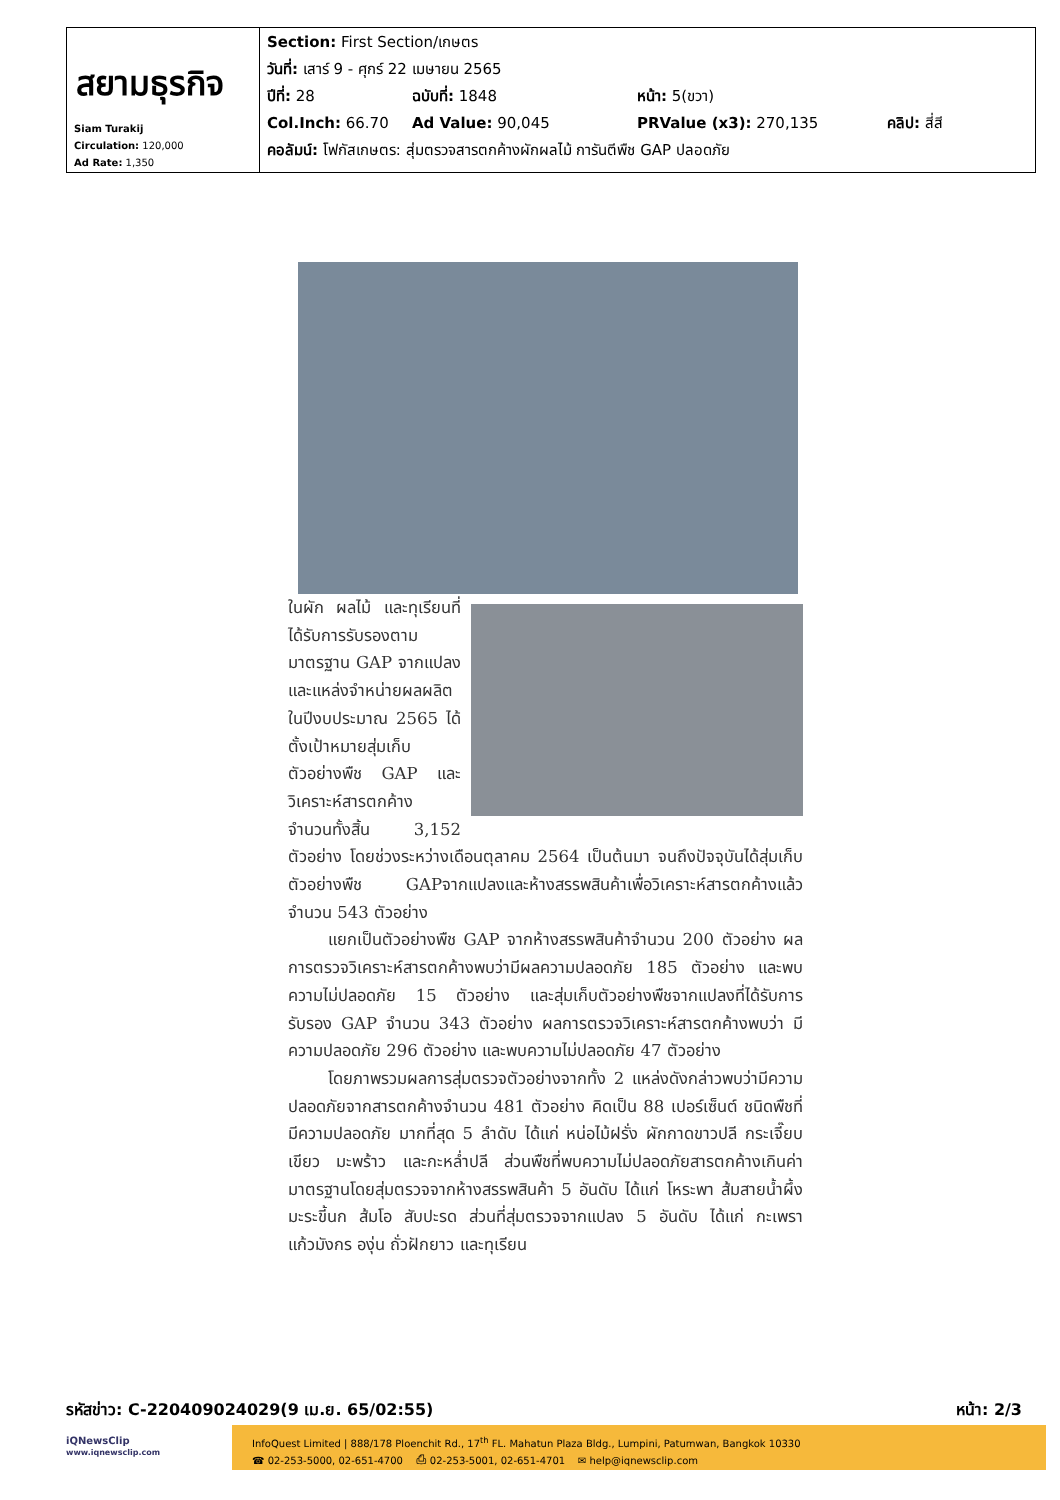| สยามธุรกิจ Siam Turakij Circulation: 120,000 Ad Rate: 1,350 | Section: First Section/เกษตร วันที่: เสาร์ 9 - ศุกร์ 22 เมษายน 2565 ปีที่: 28 ฉบับที่: 1848 หน้า: 5(ขวา) Col.Inch: 66.70 Ad Value: 90,045 PRValue (x3): 270,135 คลิป: สี่สี คอลัมน์: โฟกัสเกษตร: สุ่มตรวจสารตกค้างผักผลไม้ การันตีพืช GAP ปลอดภัย |
ในผัก ผลไม้ และทุเรียนที่ได้รับการรับรองตามมาตรฐาน GAP จากแปลงและแหล่งจำหน่ายผลผลิต ในปีงบประมาณ 2565 ได้ตั้งเป้าหมายสุ่มเก็บตัวอย่างพืช GAP และวิเคราะห์สารตกค้าง จำนวนทั้งสิ้น 3,152 ตัวอย่าง โดยช่วงระหว่างเดือนตุลาคม 2564 เป็นต้นมา จนถึงปัจจุบันได้สุ่มเก็บตัวอย่างพืช GAPจากแปลงและห้างสรรพสินค้าเพื่อวิเคราะห์สารตกค้างแล้วจำนวน 543 ตัวอย่าง
แยกเป็นตัวอย่างพืช GAP จากห้างสรรพสินค้าจำนวน 200 ตัวอย่าง ผลการตรวจวิเคราะห์สารตกค้างพบว่ามีผลความปลอดภัย 185 ตัวอย่าง และพบความไม่ปลอดภัย 15 ตัวอย่าง และสุ่มเก็บตัวอย่างพืชจากแปลงที่ได้รับการรับรอง GAP จำนวน 343 ตัวอย่าง ผลการตรวจวิเคราะห์สารตกค้างพบว่า มีความปลอดภัย 296 ตัวอย่าง และพบความไม่ปลอดภัย 47 ตัวอย่าง
โดยภาพรวมผลการสุ่มตรวจตัวอย่างจากทั้ง 2 แหล่งดังกล่าวพบว่ามีความปลอดภัยจากสารตกค้างจำนวน 481 ตัวอย่าง คิดเป็น 88 เปอร์เซ็นต์ ชนิดพืชที่มีความปลอดภัย มากที่สุด 5 ลำดับ ได้แก่ หน่อไม้ฝรั่ง ผักกาดขาวปลี กระเจี๊ยบเขียว มะพร้าว และกะหล่ำปลี ส่วนพืชที่พบความไม่ปลอดภัยสารตกค้างเกินค่ามาตรฐานโดยสุ่มตรวจจากห้างสรรพสินค้า 5 อันดับ ได้แก่ โหระพา ส้มสายน้ำผึ้ง มะระขี้นก ส้มโอ สับปะรด ส่วนที่สุ่มตรวจจากแปลง 5 อันดับ ได้แก่ กะเพรา แก้วมังกร องุ่น ถั่วฝักยาว และทุเรียน
รหัสข่าว: C-220409024029(9 เม.ย. 65/02:55) หน้า: 2/3
iQNewsClip
www.iqnewsclip.com
InfoQuest Limited | 888/178 Ploenchit Rd., 17<sup>th</sup> FL. Mahatun Plaza Bldg., Lumpini, Patumwan, Bangkok 10330
☎ 02-253-5000, 02-651-4700 ⎙ 02-253-5001, 02-651-4701 ✉ help@iqnewsclip.com